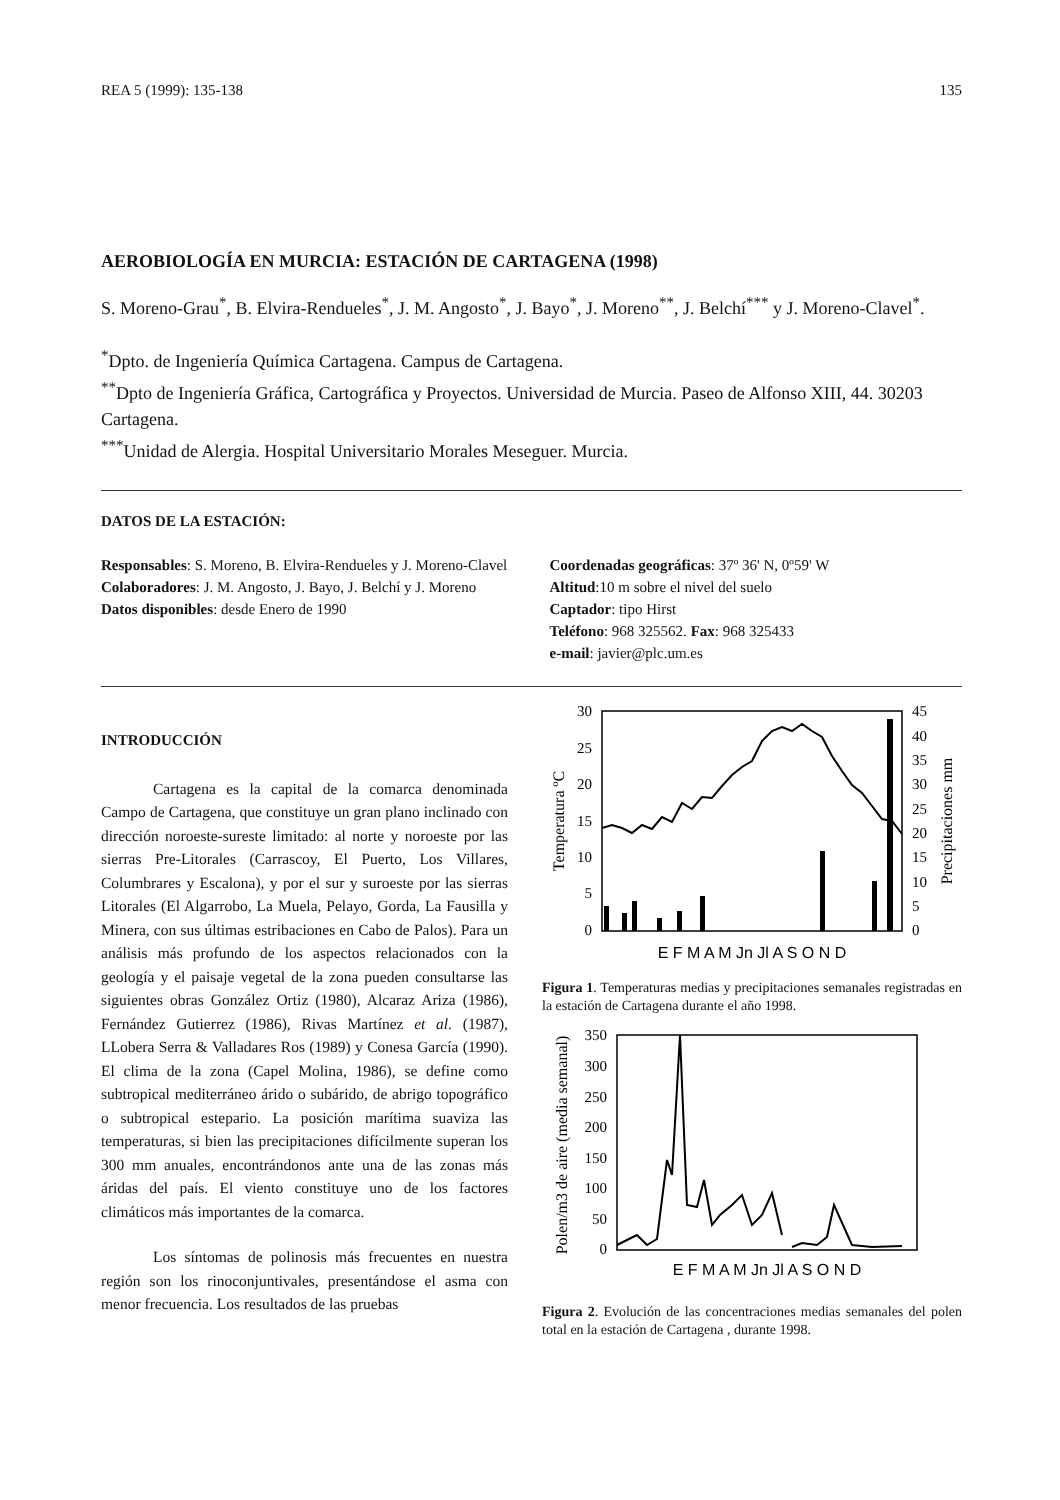REA 5 (1999): 135-138 135
AEROBIOLOGÍA EN MURCIA: ESTACIÓN DE CARTAGENA (1998)
S. Moreno-Grau<sup>*</sup>, B. Elvira-Rendueles<sup>*</sup>, J. M. Angosto<sup>*</sup>, J. Bayo<sup>*</sup>, J. Moreno<sup>**</sup>, J. Belchí<sup>***</sup> y J. Moreno-Clavel<sup>*</sup>.
<sup>*</sup> Dpto. de Ingeniería Química Cartagena. Campus de Cartagena.
<sup>**</sup> Dpto de Ingeniería Gráfica, Cartográfica y Proyectos. Universidad de Murcia. Paseo de Alfonso XIII, 44. 30203 Cartagena.
<sup>***</sup> Unidad de Alergia. Hospital Universitario Morales Meseguer. Murcia.
DATOS DE LA ESTACIÓN:
Responsables: S. Moreno, B. Elvira-Rendueles y J. Moreno-Clavel
Colaboradores: J. M. Angosto, J. Bayo, J. Belchí y J. Moreno
Datos disponibles: desde Enero de 1990
Coordenadas geográficas: 37º 36' N, 0º59' W
Altitud:10 m sobre el nivel del suelo
Captador: tipo Hirst
Teléfono: 968 325562. Fax: 968 325433
e-mail: javier@plc.um.es
INTRODUCCIÓN
Cartagena es la capital de la comarca denominada Campo de Cartagena, que constituye un gran plano inclinado con dirección noroeste-sureste limitado: al norte y noroeste por las sierras Pre-Litorales (Carrascoy, El Puerto, Los Villares, Columbrares y Escalona), y por el sur y suroeste por las sierras Litorales (El Algarrobo, La Muela, Pelayo, Gorda, La Fausilla y Minera, con sus últimas estribaciones en Cabo de Palos). Para un análisis más profundo de los aspectos relacionados con la geología y el paisaje vegetal de la zona pueden consultarse las siguientes obras González Ortiz (1980), Alcaraz Ariza (1986), Fernández Gutierrez (1986), Rivas Martínez et al. (1987), LLobera Serra & Valladares Ros (1989) y Conesa García (1990). El clima de la zona (Capel Molina, 1986), se define como subtropical mediterráneo árido o subárido, de abrigo topográfico o subtropical estepario. La posición marítima suaviza las temperaturas, si bien las precipitaciones difícilmente superan los 300 mm anuales, encontrándonos ante una de las zonas más áridas del país. El viento constituye uno de los factores climáticos más importantes de la comarca.
Los síntomas de polinosis más frecuentes en nuestra región son los rinoconjuntivales, presentándose el asma con menor frecuencia. Los resultados de las pruebas
30
25
20
15
10
5
0
45
40
35
30
25
20
15
10
5
0
Temperatura ºC
Precipitaciones mm
E F M A M Jn Jl A S O N D
Figura 1. Temperaturas medias y precipitaciones semanales registradas en la estación de Cartagena durante el año 1998.
350
300
250
200
150
100
50
0
Polen/m3 de aire (media semanal)
E F M A M Jn Jl A S O N D
Figura 2. Evolución de las concentraciones medias semanales del polen total en la estación de Cartagena , durante 1998.